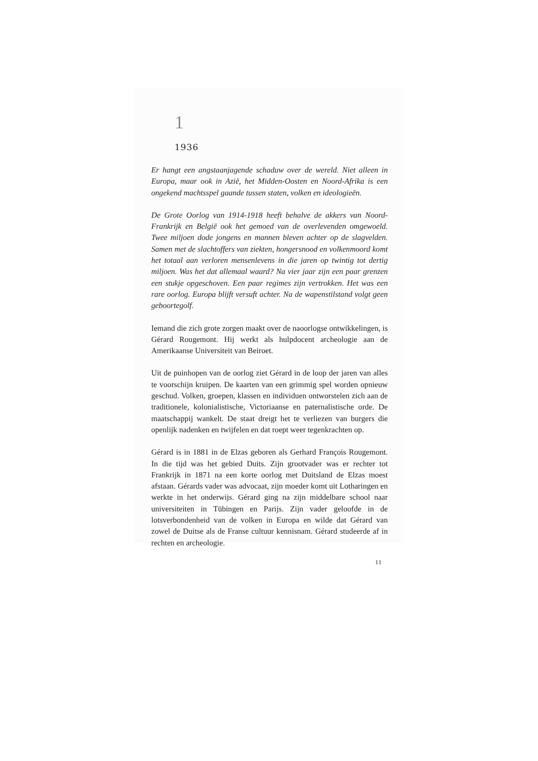1
1936
Er hangt een angstaanjagende schaduw over de wereld. Niet alleen in Europa, maar ook in Azië, het Midden-Oosten en Noord-Afrika is een ongekend machtsspel gaande tussen staten, volken en ideologieën.
De Grote Oorlog van 1914-1918 heeft behalve de akkers van Noord-Frankrijk en België ook het gemoed van de overlevenden omgewoeld. Twee miljoen dode jongens en mannen bleven achter op de slagvelden. Samen met de slachtoffers van ziekten, hongersnood en volkenmoord komt het totaal aan verloren mensenlevens in die jaren op twintig tot dertig miljoen. Was het dat allemaal waard? Na vier jaar zijn een paar grenzen een stukje opgeschoven. Een paar regimes zijn vertrokken. Het was een rare oorlog. Europa blijft versuft achter. Na de wapenstilstand volgt geen geboortegolf.
Iemand die zich grote zorgen maakt over de naoorlogse ontwikkelingen, is Gérard Rougemont. Hij werkt als hulpdocent archeologie aan de Amerikaanse Universiteit van Beiroet.
Uit de puinhopen van de oorlog ziet Gérard in de loop der jaren van alles te voorschijn kruipen. De kaarten van een grimmig spel worden opnieuw geschud. Volken, groepen, klassen en individuen ontworstelen zich aan de traditionele, kolonialistische, Victoriaanse en paternalistische orde. De maatschappij wankelt. De staat dreigt het te verliezen van burgers die openlijk nadenken en twijfelen en dat roept weer tegenkrachten op.
Gérard is in 1881 in de Elzas geboren als Gerhard François Rougemont. In die tijd was het gebied Duits. Zijn grootvader was er rechter tot Frankrijk in 1871 na een korte oorlog met Duitsland de Elzas moest afstaan. Gérards vader was advocaat, zijn moeder komt uit Lotharingen en werkte in het onderwijs. Gérard ging na zijn middelbare school naar universiteiten in Tübingen en Parijs. Zijn vader geloofde in de lotsverbondenheid van de volken in Europa en wilde dat Gérard van zowel de Duitse als de Franse cultuur kennisnam. Gérard studeerde af in rechten en archeologie.
11